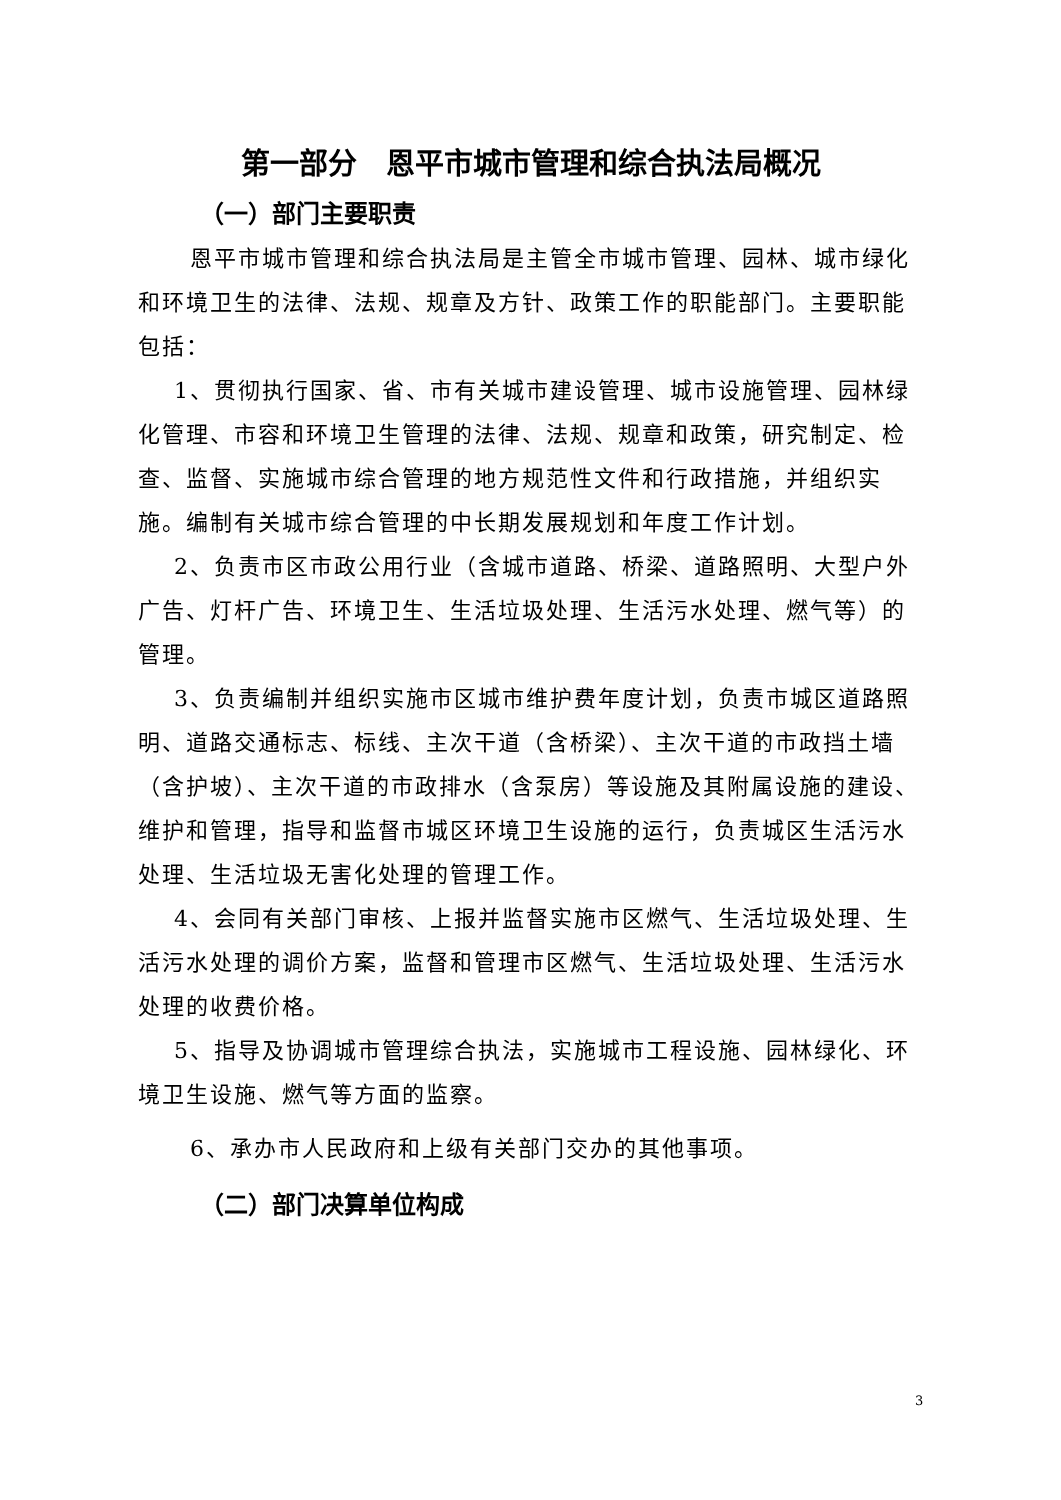第一部分　恩平市城市管理和综合执法局概况
（一）部门主要职责
恩平市城市管理和综合执法局是主管全市城市管理、园林、城市绿化和环境卫生的法律、法规、规章及方针、政策工作的职能部门。主要职能包括：
1、贯彻执行国家、省、市有关城市建设管理、城市设施管理、园林绿化管理、市容和环境卫生管理的法律、法规、规章和政策，研究制定、检查、监督、实施城市综合管理的地方规范性文件和行政措施，并组织实施。编制有关城市综合管理的中长期发展规划和年度工作计划。
2、负责市区市政公用行业（含城市道路、桥梁、道路照明、大型户外广告、灯杆广告、环境卫生、生活垃圾处理、生活污水处理、燃气等）的管理。
3、负责编制并组织实施市区城市维护费年度计划，负责市城区道路照明、道路交通标志、标线、主次干道（含桥梁）、主次干道的市政挡土墙（含护坡）、主次干道的市政排水（含泵房）等设施及其附属设施的建设、维护和管理，指导和监督市城区环境卫生设施的运行，负责城区生活污水处理、生活垃圾无害化处理的管理工作。
4、会同有关部门审核、上报并监督实施市区燃气、生活垃圾处理、生活污水处理的调价方案，监督和管理市区燃气、生活垃圾处理、生活污水处理的收费价格。
5、指导及协调城市管理综合执法，实施城市工程设施、园林绿化、环境卫生设施、燃气等方面的监察。
6、承办市人民政府和上级有关部门交办的其他事项。
（二）部门决算单位构成
3